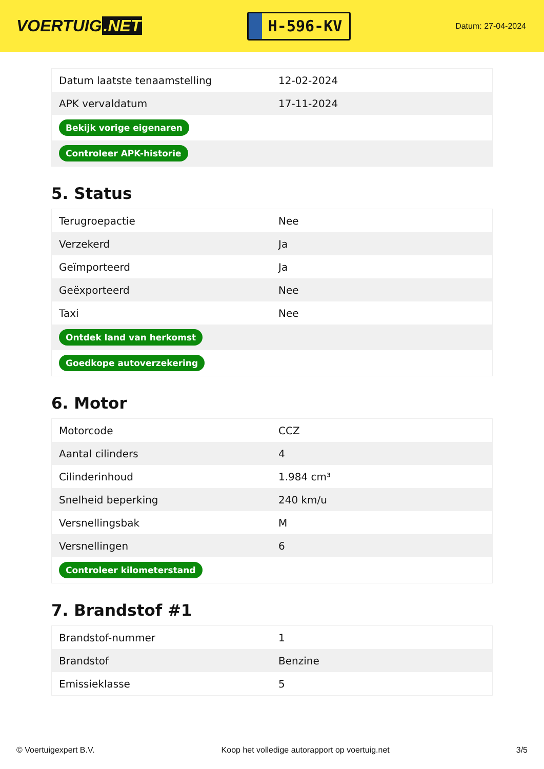VOERTUIG.NET
H-596-KV
Datum: 27-04-2024
| Datum laatste tenaamstelling | 12-02-2024 |
| APK vervaldatum | 17-11-2024 |
| Bekijk vorige eigenaren | |
| Controleer APK-historie | |
5. Status
| Terugroepactie | Nee |
| Verzekerd | Ja |
| Geïmporteerd | Ja |
| Geëxporteerd | Nee |
| Taxi | Nee |
| Ontdek land van herkomst | |
| Goedkope autoverzekering | |
6. Motor
| Motorcode | CCZ |
| Aantal cilinders | 4 |
| Cilinderinhoud | 1.984 cm³ |
| Snelheid beperking | 240 km/u |
| Versnellingsbak | M |
| Versnellingen | 6 |
| Controleer kilometerstand | |
7. Brandstof #1
| Brandstof-nummer | 1 |
| Brandstof | Benzine |
| Emissieklasse | 5 |
© Voertuigexpert B.V. Koop het volledige autorapport op voertuig.net 3/5